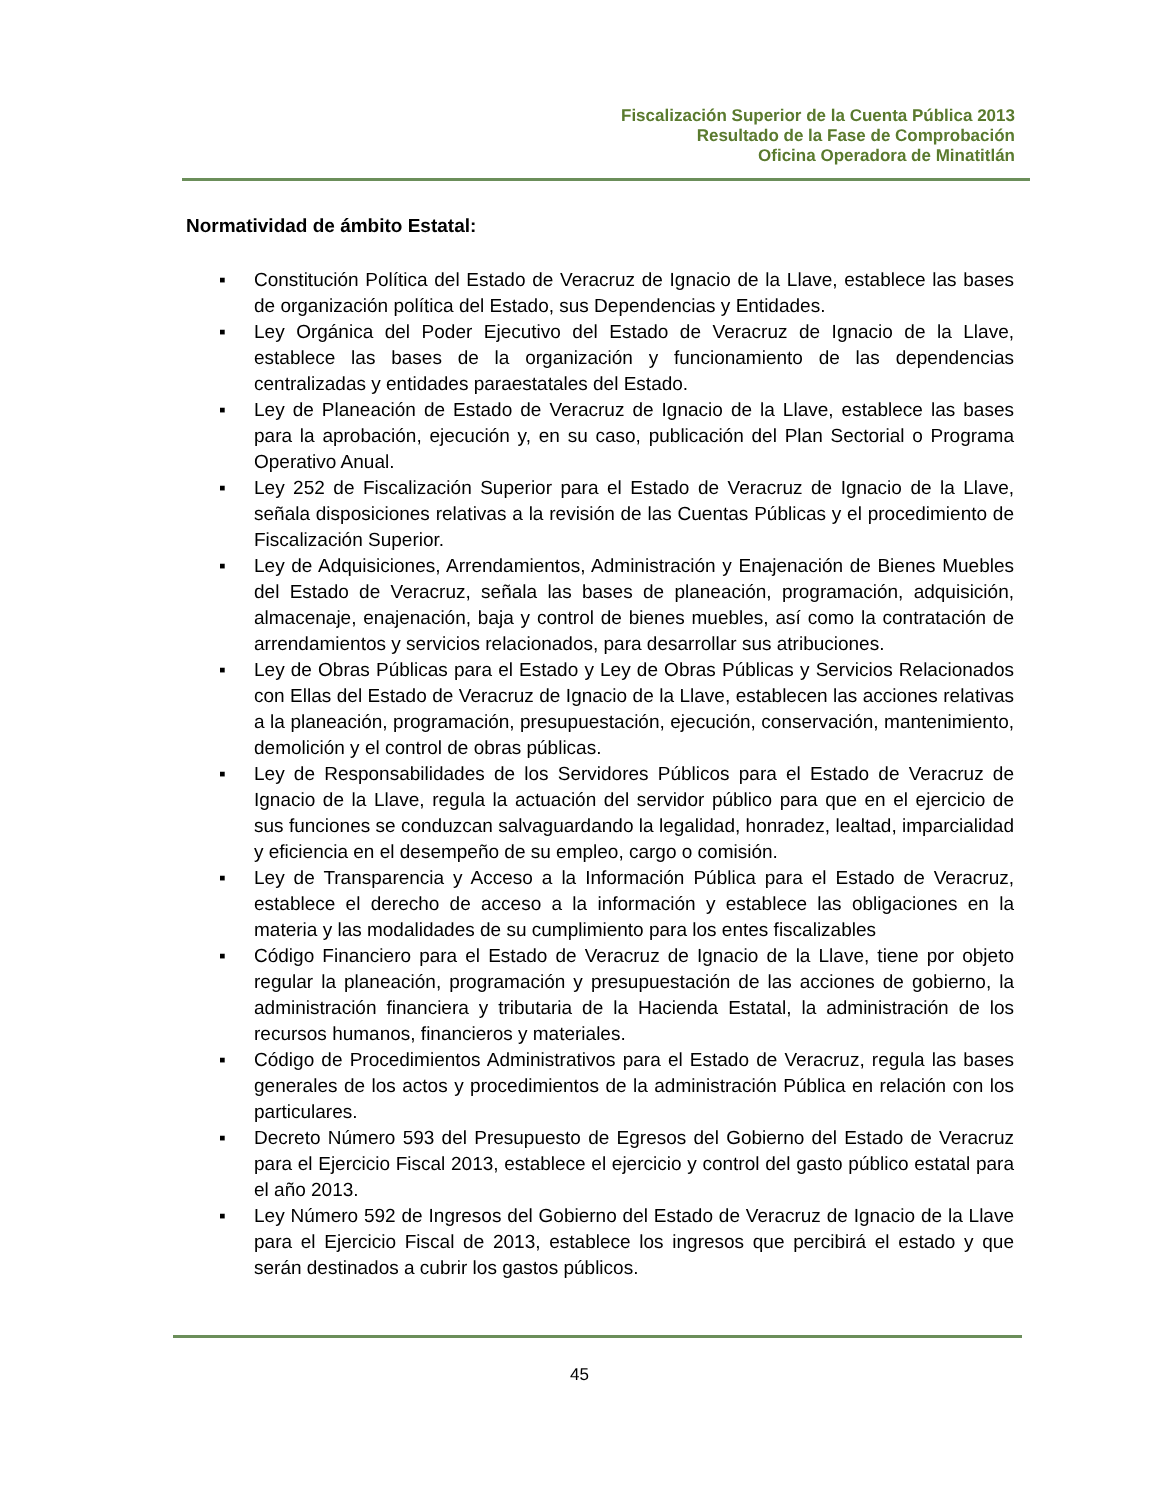Fiscalización Superior de la Cuenta Pública 2013
Resultado de la Fase de Comprobación
Oficina Operadora de Minatitlán
Normatividad de ámbito Estatal:
▪ Constitución Política del Estado de Veracruz de Ignacio de la Llave, establece las bases de organización política del Estado, sus Dependencias y Entidades.
▪ Ley Orgánica del Poder Ejecutivo del Estado de Veracruz de Ignacio de la Llave, establece las bases de la organización y funcionamiento de las dependencias centralizadas y entidades paraestatales del Estado.
▪ Ley de Planeación de Estado de Veracruz de Ignacio de la Llave, establece las bases para la aprobación, ejecución y, en su caso, publicación del Plan Sectorial o Programa Operativo Anual.
▪ Ley 252 de Fiscalización Superior para el Estado de Veracruz de Ignacio de la Llave, señala disposiciones relativas a la revisión de las Cuentas Públicas y el procedimiento de Fiscalización Superior.
▪ Ley de Adquisiciones, Arrendamientos, Administración y Enajenación de Bienes Muebles del Estado de Veracruz, señala las bases de planeación, programación, adquisición, almacenaje, enajenación, baja y control de bienes muebles, así como la contratación de arrendamientos y servicios relacionados, para desarrollar sus atribuciones.
▪ Ley de Obras Públicas para el Estado y Ley de Obras Públicas y Servicios Relacionados con Ellas del Estado de Veracruz de Ignacio de la Llave, establecen las acciones relativas a la planeación, programación, presupuestación, ejecución, conservación, mantenimiento, demolición y el control de obras públicas.
▪ Ley de Responsabilidades de los Servidores Públicos para el Estado de Veracruz de Ignacio de la Llave, regula la actuación del servidor público para que en el ejercicio de sus funciones se conduzcan salvaguardando la legalidad, honradez, lealtad, imparcialidad y eficiencia en el desempeño de su empleo, cargo o comisión.
▪ Ley de Transparencia y Acceso a la Información Pública para el Estado de Veracruz, establece el derecho de acceso a la información y establece las obligaciones en la materia y las modalidades de su cumplimiento para los entes fiscalizables
▪ Código Financiero para el Estado de Veracruz de Ignacio de la Llave, tiene por objeto regular la planeación, programación y presupuestación de las acciones de gobierno, la administración financiera y tributaria de la Hacienda Estatal, la administración de los recursos humanos, financieros y materiales.
▪ Código de Procedimientos Administrativos para el Estado de Veracruz, regula las bases generales de los actos y procedimientos de la administración Pública en relación con los particulares.
▪ Decreto Número 593 del Presupuesto de Egresos del Gobierno del Estado de Veracruz para el Ejercicio Fiscal 2013, establece el ejercicio y control del gasto público estatal para el año 2013.
▪ Ley Número 592 de Ingresos del Gobierno del Estado de Veracruz de Ignacio de la Llave para el Ejercicio Fiscal de 2013, establece los ingresos que percibirá el estado y que serán destinados a cubrir los gastos públicos.
45